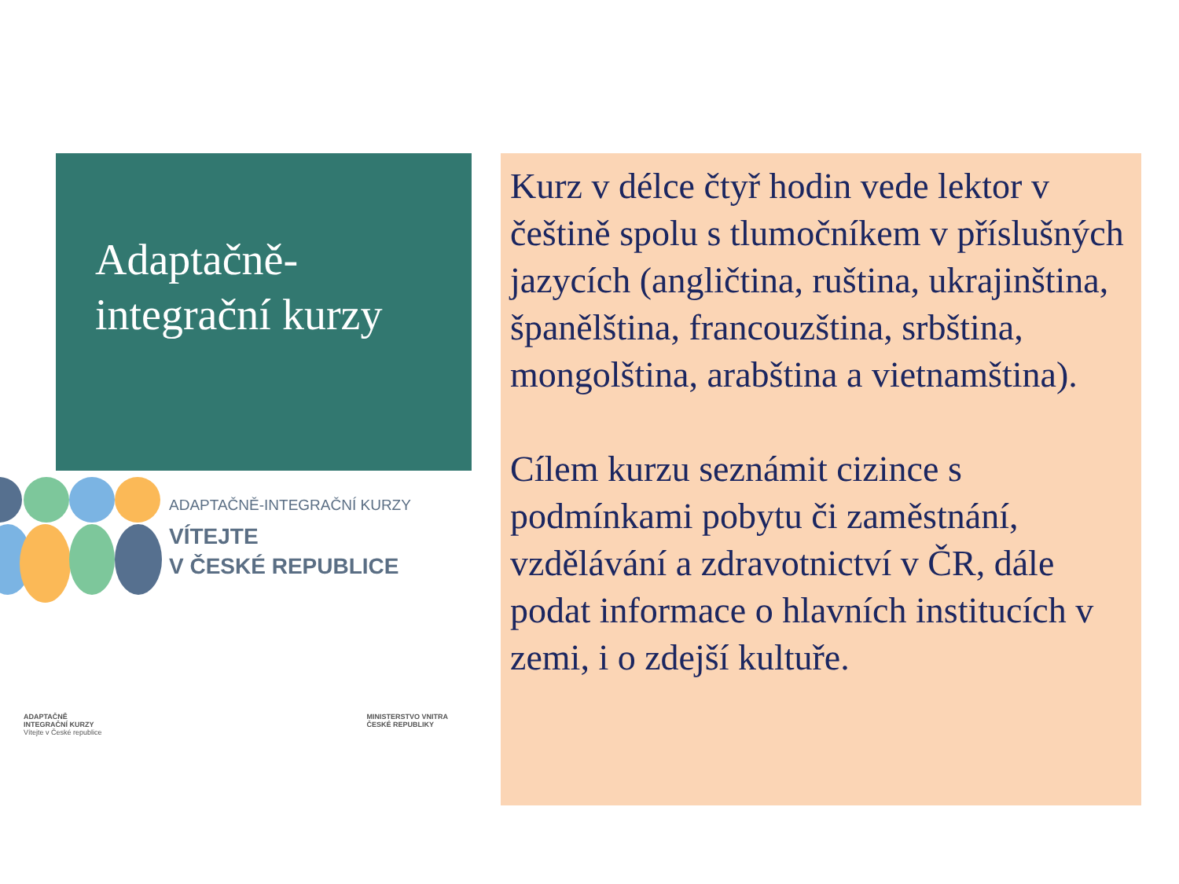Adaptačně-
integrační kurzy
ADAPTAČNĚ-INTEGRAČNÍ KURZY
VÍTEJTE
V ČESKÉ REPUBLICE
ADAPTAČNĚ
INTEGRAČNÍ KURZY
Vítejte v České republice
MINISTERSTVO VNITRA
ČESKÉ REPUBLIKY
Kurz v délce čtyř hodin vede lektor v češtině spolu s tlumočníkem v příslušných jazycích (angličtina, ruština, ukrajinština, španělština, francouzština, srbština, mongolština, arabština a vietnamština).
Cílem kurzu seznámit cizince s podmínkami pobytu či zaměstnání, vzdělávání a zdravotnictví v ČR, dále podat informace o hlavních institucích v zemi, i o zdejší kultuře.